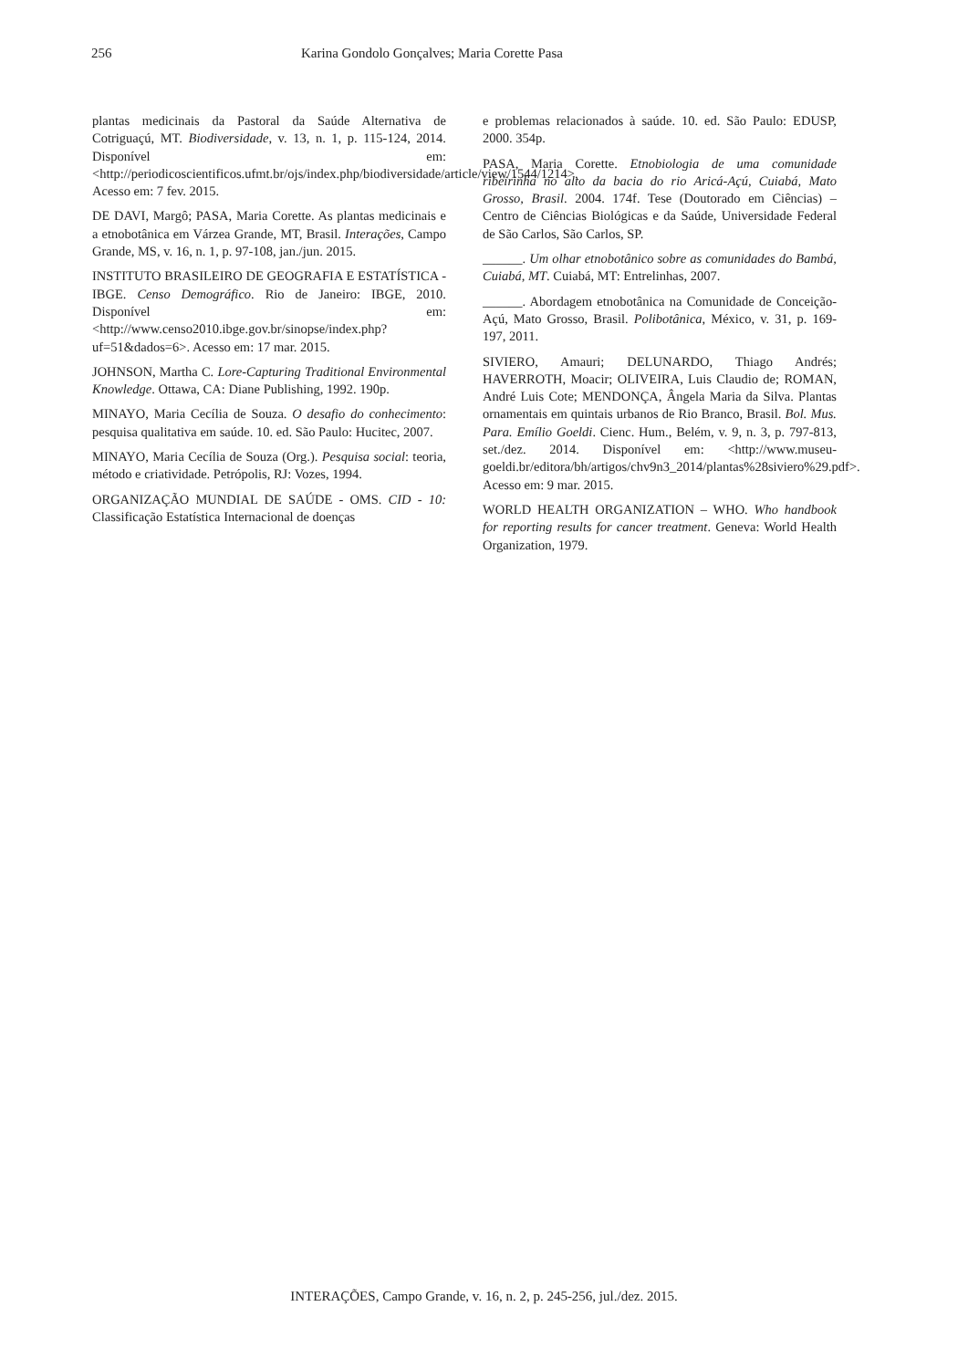256 Karina Gondolo Gonçalves; Maria Corette Pasa
plantas medicinais da Pastoral da Saúde Alternativa de Cotriguaçú, MT. Biodiversidade, v. 13, n. 1, p. 115-124, 2014. Disponível em: <http://periodicoscientificos.ufmt.br/ojs/index.php/biodiversidade/article/view/1544/1214>. Acesso em: 7 fev. 2015.
DE DAVI, Margô; PASA, Maria Corette. As plantas medicinais e a etnobotânica em Várzea Grande, MT, Brasil. Interações, Campo Grande, MS, v. 16, n. 1, p. 97-108, jan./jun. 2015.
INSTITUTO BRASILEIRO DE GEOGRAFIA E ESTATÍSTICA - IBGE. Censo Demográfico. Rio de Janeiro: IBGE, 2010. Disponível em: <http://www.censo2010.ibge.gov.br/sinopse/index.php?uf=51&dados=6>. Acesso em: 17 mar. 2015.
JOHNSON, Martha C. Lore-Capturing Traditional Environmental Knowledge. Ottawa, CA: Diane Publishing, 1992. 190p.
MINAYO, Maria Cecília de Souza. O desafio do conhecimento: pesquisa qualitativa em saúde. 10. ed. São Paulo: Hucitec, 2007.
MINAYO, Maria Cecília de Souza (Org.). Pesquisa social: teoria, método e criatividade. Petrópolis, RJ: Vozes, 1994.
ORGANIZAÇÃO MUNDIAL DE SAÚDE - OMS. CID - 10: Classificação Estatística Internacional de doenças
e problemas relacionados à saúde. 10. ed. São Paulo: EDUSP, 2000. 354p.
PASA, Maria Corette. Etnobiologia de uma comunidade ribeirinha no alto da bacia do rio Aricá-Açú, Cuiabá, Mato Grosso, Brasil. 2004. 174f. Tese (Doutorado em Ciências) – Centro de Ciências Biológicas e da Saúde, Universidade Federal de São Carlos, São Carlos, SP.
______. Um olhar etnobotânico sobre as comunidades do Bambá, Cuiabá, MT. Cuiabá, MT: Entrelinhas, 2007.
______. Abordagem etnobotânica na Comunidade de Conceição-Açú, Mato Grosso, Brasil. Polibotânica, México, v. 31, p. 169-197, 2011.
SIVIERO, Amauri; DELUNARDO, Thiago Andrés; HAVERROTH, Moacir; OLIVEIRA, Luis Claudio de; ROMAN, André Luis Cote; MENDONÇA, Ângela Maria da Silva. Plantas ornamentais em quintais urbanos de Rio Branco, Brasil. Bol. Mus. Para. Emílio Goeldi. Cienc. Hum., Belém, v. 9, n. 3, p. 797-813, set./dez. 2014. Disponível em: <http://www.museu-goeldi.br/editora/bh/artigos/chv9n3_2014/plantas%28siviero%29.pdf>. Acesso em: 9 mar. 2015.
WORLD HEALTH ORGANIZATION – WHO. Who handbook for reporting results for cancer treatment. Geneva: World Health Organization, 1979.
INTERAÇÕES, Campo Grande, v. 16, n. 2, p. 245-256, jul./dez. 2015.